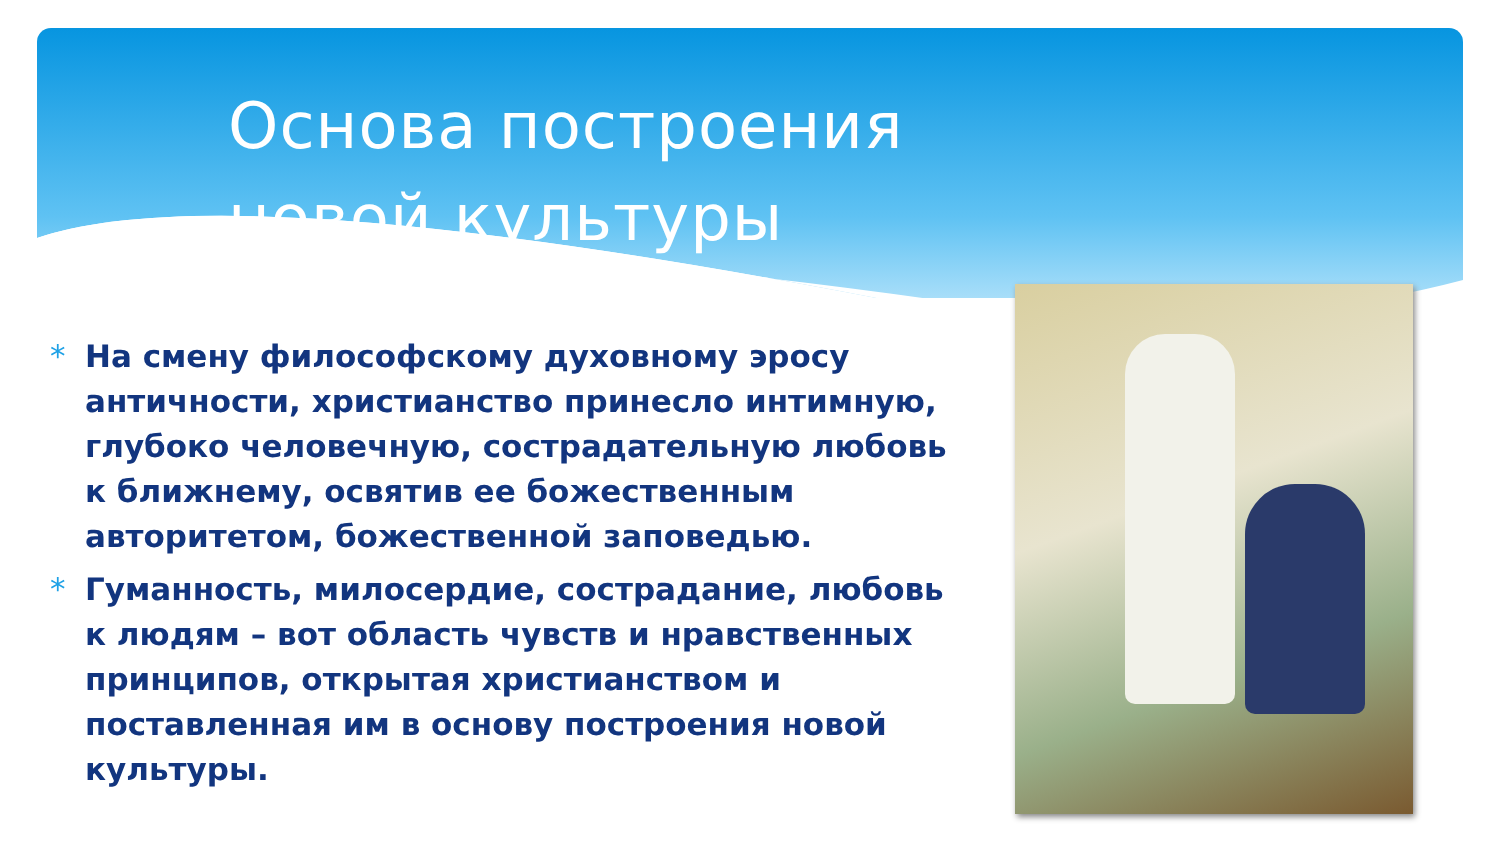Основа построения новой культуры
* На смену философскому духовному эросу античности, христианство принесло интимную, глубоко человечную, сострадательную любовь к ближнему, освятив ее божественным авторитетом, божественной заповедью.
* Гуманность, милосердие, сострадание, любовь к людям – вот область чувств и нравственных принципов, открытая христианством и поставленная им в основу построения новой культуры.